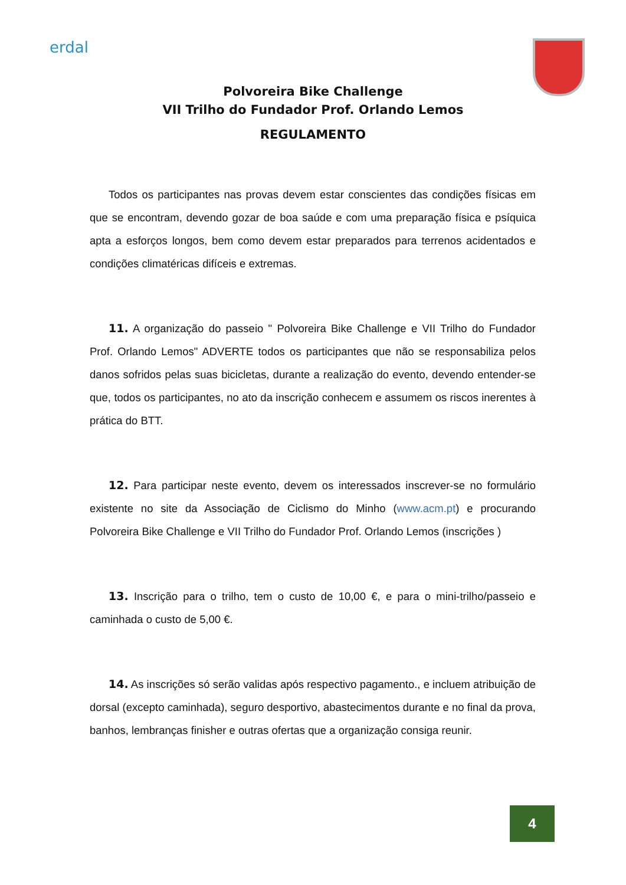erdal
Polvoreira Bike Challenge
VII Trilho do Fundador Prof. Orlando Lemos
REGULAMENTO
Todos os participantes nas provas devem estar conscientes das condições físicas em que se encontram, devendo gozar de boa saúde e com uma preparação física e psíquica apta a esforços longos, bem como devem estar preparados para terrenos acidentados e condições climatéricas difíceis e extremas.
11. A organização do passeio " Polvoreira Bike Challenge e VII Trilho do Fundador Prof. Orlando Lemos" ADVERTE todos os participantes que não se responsabiliza pelos danos sofridos pelas suas bicicletas, durante a realização do evento, devendo entender-se que, todos os participantes, no ato da inscrição conhecem e assumem os riscos inerentes à prática do BTT.
12. Para participar neste evento, devem os interessados inscrever-se no formulário existente no site da Associação de Ciclismo do Minho (www.acm.pt) e procurando Polvoreira Bike Challenge e VII Trilho do Fundador Prof. Orlando Lemos (inscrições )
13. Inscrição para o trilho, tem o custo de 10,00 €, e para o mini-trilho/passeio e caminhada o custo de 5,00 €.
14. As inscrições só serão validas após respectivo pagamento., e incluem atribuição de dorsal (excepto caminhada), seguro desportivo, abastecimentos durante e no final da prova, banhos, lembranças finisher e outras ofertas que a organização consiga reunir.
4